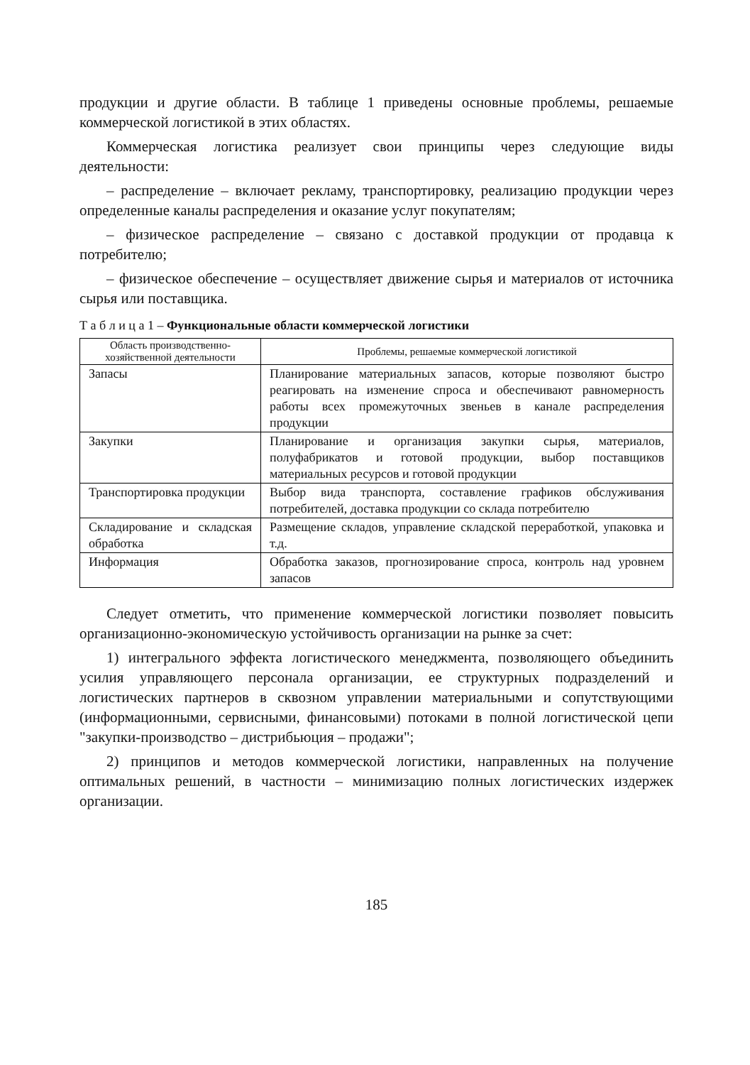продукции и другие области. В таблице 1 приведены основные проблемы, решаемые коммерческой логистикой в этих областях.
Коммерческая логистика реализует свои принципы через следующие виды деятельности:
– распределение – включает рекламу, транспортировку, реализацию продукции через определенные каналы распределения и оказание услуг покупателям;
– физическое распределение – связано с доставкой продукции от продавца к потребителю;
– физическое обеспечение – осуществляет движение сырья и материалов от источника сырья или поставщика.
Т а б л и ц а 1 – Функциональные области коммерческой логистики
| Область производственно-хозяйственной деятельности | Проблемы, решаемые коммерческой логистикой |
| --- | --- |
| Запасы | Планирование материальных запасов, которые позволяют быстро реагировать на изменение спроса и обеспечивают равномерность работы всех промежуточных звеньев в канале распределения продукции |
| Закупки | Планирование и организация закупки сырья, материалов, полуфабрикатов и готовой продукции, выбор поставщиков материальных ресурсов и готовой продукции |
| Транспортировка продукции | Выбор вида транспорта, составление графиков обслуживания потребителей, доставка продукции со склада потребителю |
| Складирование и складская обработка | Размещение складов, управление складской переработкой, упаковка и т.д. |
| Информация | Обработка заказов, прогнозирование спроса, контроль над уровнем запасов |
Следует отметить, что применение коммерческой логистики позволяет повысить организационно-экономическую устойчивость организации на рынке за счет:
1) интегрального эффекта логистического менеджмента, позволяющего объединить усилия управляющего персонала организации, ее структурных подразделений и логистических партнеров в сквозном управлении материальными и сопутствующими (информационными, сервисными, финансовыми) потоками в полной логистической цепи "закупки-производство – дистрибьюция – продажи";
2) принципов и методов коммерческой логистики, направленных на получение оптимальных решений, в частности – минимизацию полных логистических издержек организации.
185